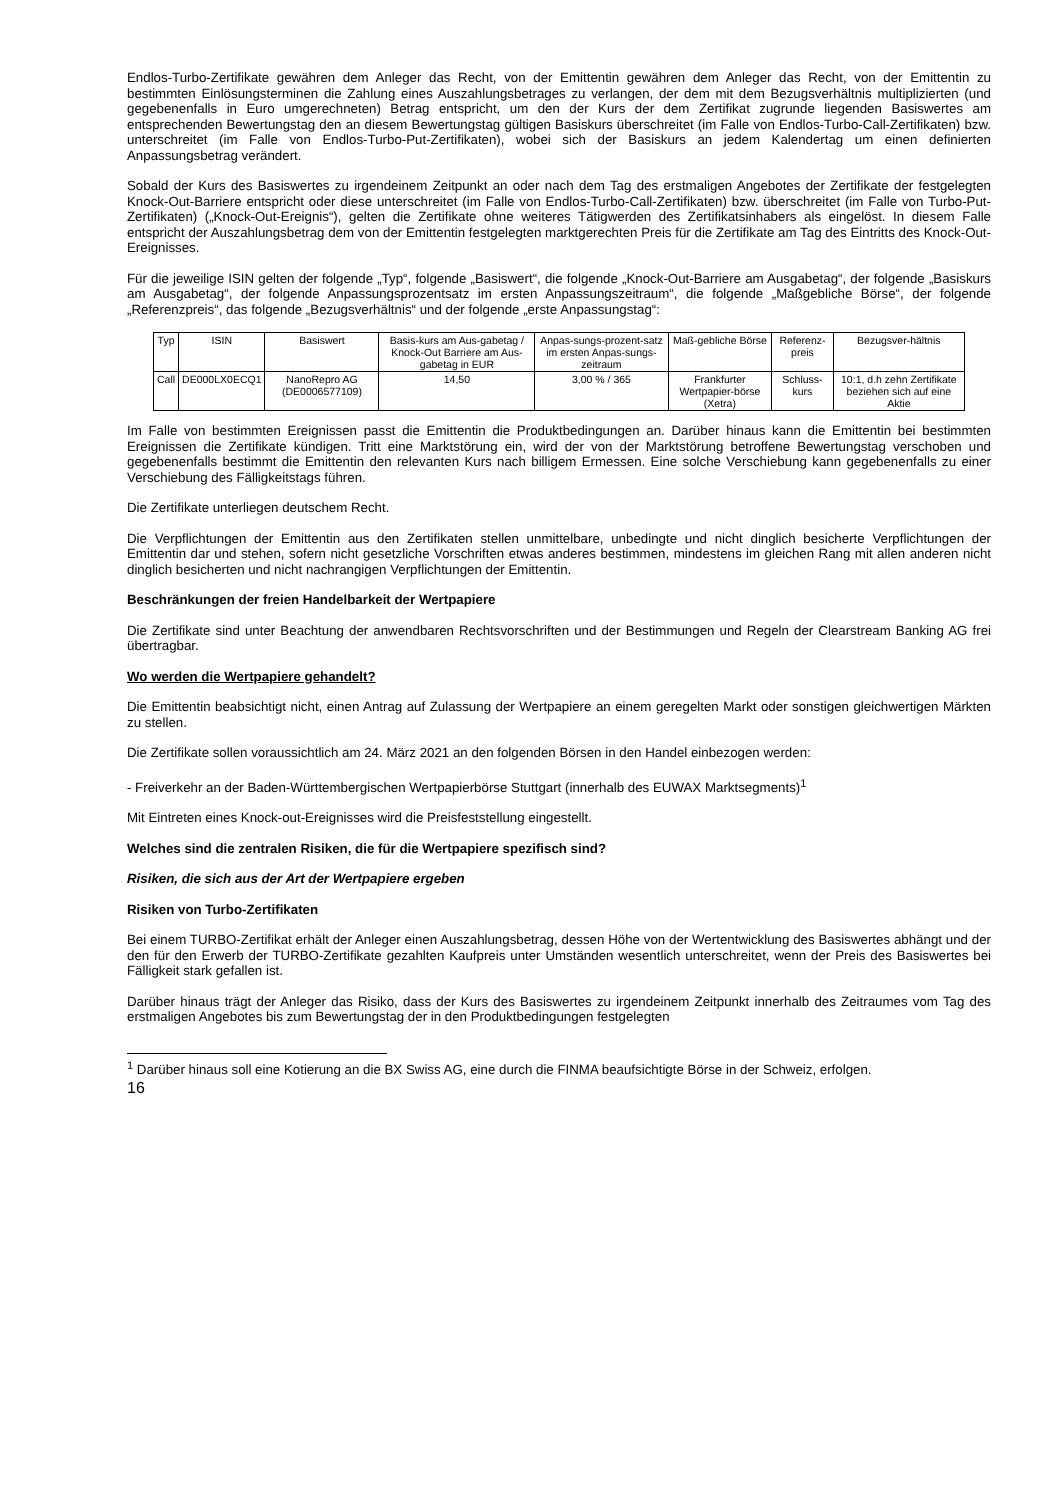Endlos-Turbo-Zertifikate gewähren dem Anleger das Recht, von der Emittentin gewähren dem Anleger das Recht, von der Emittentin zu bestimmten Einlösungsterminen die Zahlung eines Auszahlungsbetrages zu verlangen, der dem mit dem Bezugsverhältnis multiplizierten (und gegebenenfalls in Euro umgerechneten) Betrag entspricht, um den der Kurs der dem Zertifikat zugrunde liegenden Basiswertes am entsprechenden Bewertungstag den an diesem Bewertungstag gültigen Basiskurs überschreitet (im Falle von Endlos-Turbo-Call-Zertifikaten) bzw. unterschreitet (im Falle von Endlos-Turbo-Put-Zertifikaten), wobei sich der Basiskurs an jedem Kalendertag um einen definierten Anpassungsbetrag verändert.
Sobald der Kurs des Basiswertes zu irgendeinem Zeitpunkt an oder nach dem Tag des erstmaligen Angebotes der Zertifikate der festgelegten Knock-Out-Barriere entspricht oder diese unterschreitet (im Falle von Endlos-Turbo-Call-Zertifikaten) bzw. überschreitet (im Falle von Turbo-Put-Zertifikaten) („Knock-Out-Ereignis“), gelten die Zertifikate ohne weiteres Tätigwerden des Zertifikatsinhabers als eingelöst. In diesem Falle entspricht der Auszahlungsbetrag dem von der Emittentin festgelegten marktgerechten Preis für die Zertifikate am Tag des Eintritts des Knock-Out-Ereignisses.
Für die jeweilige ISIN gelten der folgende „Typ“, folgende „Basiswert“, die folgende „Knock-Out-Barriere am Ausgabetag“, der folgende „Basiskurs am Ausgabetag“, der folgende Anpassungsprozentsatz im ersten Anpassungszeitraum“, die folgende „Maßgebliche Börse“, der folgende „Referenzpreis“, das folgende „Bezugsverhältnis“ und der folgende „erste Anpassungstag“:
| Typ | ISIN | Basiswert | Basis-kurs am Aus-gabetag / Knock-Out Barriere am Aus-gabetag in EUR | Anpas-sungs-prozent-satz im ersten Anpas-sungs-zeitraum | Maß-gebliche Börse | Referenz-preis | Bezugsver-hältnis |
| Call | DE000LX0ECQ1 | NanoRepro AG (DE0006577109) | 14,50 | 3,00 % / 365 | Frankfurter Wertpapier-börse (Xetra) | Schluss-kurs | 10:1, d.h zehn Zertifikate beziehen sich auf eine Aktie |
Im Falle von bestimmten Ereignissen passt die Emittentin die Produktbedingungen an. Darüber hinaus kann die Emittentin bei bestimmten Ereignissen die Zertifikate kündigen. Tritt eine Marktstörung ein, wird der von der Marktstörung betroffene Bewertungstag verschoben und gegebenenfalls bestimmt die Emittentin den relevanten Kurs nach billigem Ermessen. Eine solche Verschiebung kann gegebenenfalls zu einer Verschiebung des Fälligkeitstags führen.
Die Zertifikate unterliegen deutschem Recht.
Die Verpflichtungen der Emittentin aus den Zertifikaten stellen unmittelbare, unbedingte und nicht dinglich besicherte Verpflichtungen der Emittentin dar und stehen, sofern nicht gesetzliche Vorschriften etwas anderes bestimmen, mindestens im gleichen Rang mit allen anderen nicht dinglich besicherten und nicht nachrangigen Verpflichtungen der Emittentin.
Beschränkungen der freien Handelbarkeit der Wertpapiere
Die Zertifikate sind unter Beachtung der anwendbaren Rechtsvorschriften und der Bestimmungen und Regeln der Clearstream Banking AG frei übertragbar.
Wo werden die Wertpapiere gehandelt?
Die Emittentin beabsichtigt nicht, einen Antrag auf Zulassung der Wertpapiere an einem geregelten Markt oder sonstigen gleichwertigen Märkten zu stellen.
Die Zertifikate sollen voraussichtlich am 24. März 2021 an den folgenden Börsen in den Handel einbezogen werden:
- Freiverkehr an der Baden-Württembergischen Wertpapierbörse Stuttgart (innerhalb des EUWAX Marktsegments)<sup>1</sup>
Mit Eintreten eines Knock-out-Ereignisses wird die Preisfeststellung eingestellt.
Welches sind die zentralen Risiken, die für die Wertpapiere spezifisch sind?
Risiken, die sich aus der Art der Wertpapiere ergeben
Risiken von Turbo-Zertifikaten
Bei einem TURBO-Zertifikat erhält der Anleger einen Auszahlungsbetrag, dessen Höhe von der Wertentwicklung des Basiswertes abhängt und der den für den Erwerb der TURBO-Zertifikate gezahlten Kaufpreis unter Umständen wesentlich unterschreitet, wenn der Preis des Basiswertes bei Fälligkeit stark gefallen ist.
Darüber hinaus trägt der Anleger das Risiko, dass der Kurs des Basiswertes zu irgendeinem Zeitpunkt innerhalb des Zeitraumes vom Tag des erstmaligen Angebotes bis zum Bewertungstag der in den Produktbedingungen festgelegten
<sup>1</sup> Darüber hinaus soll eine Kotierung an die BX Swiss AG, eine durch die FINMA beaufsichtigte Börse in der Schweiz, erfolgen.
16